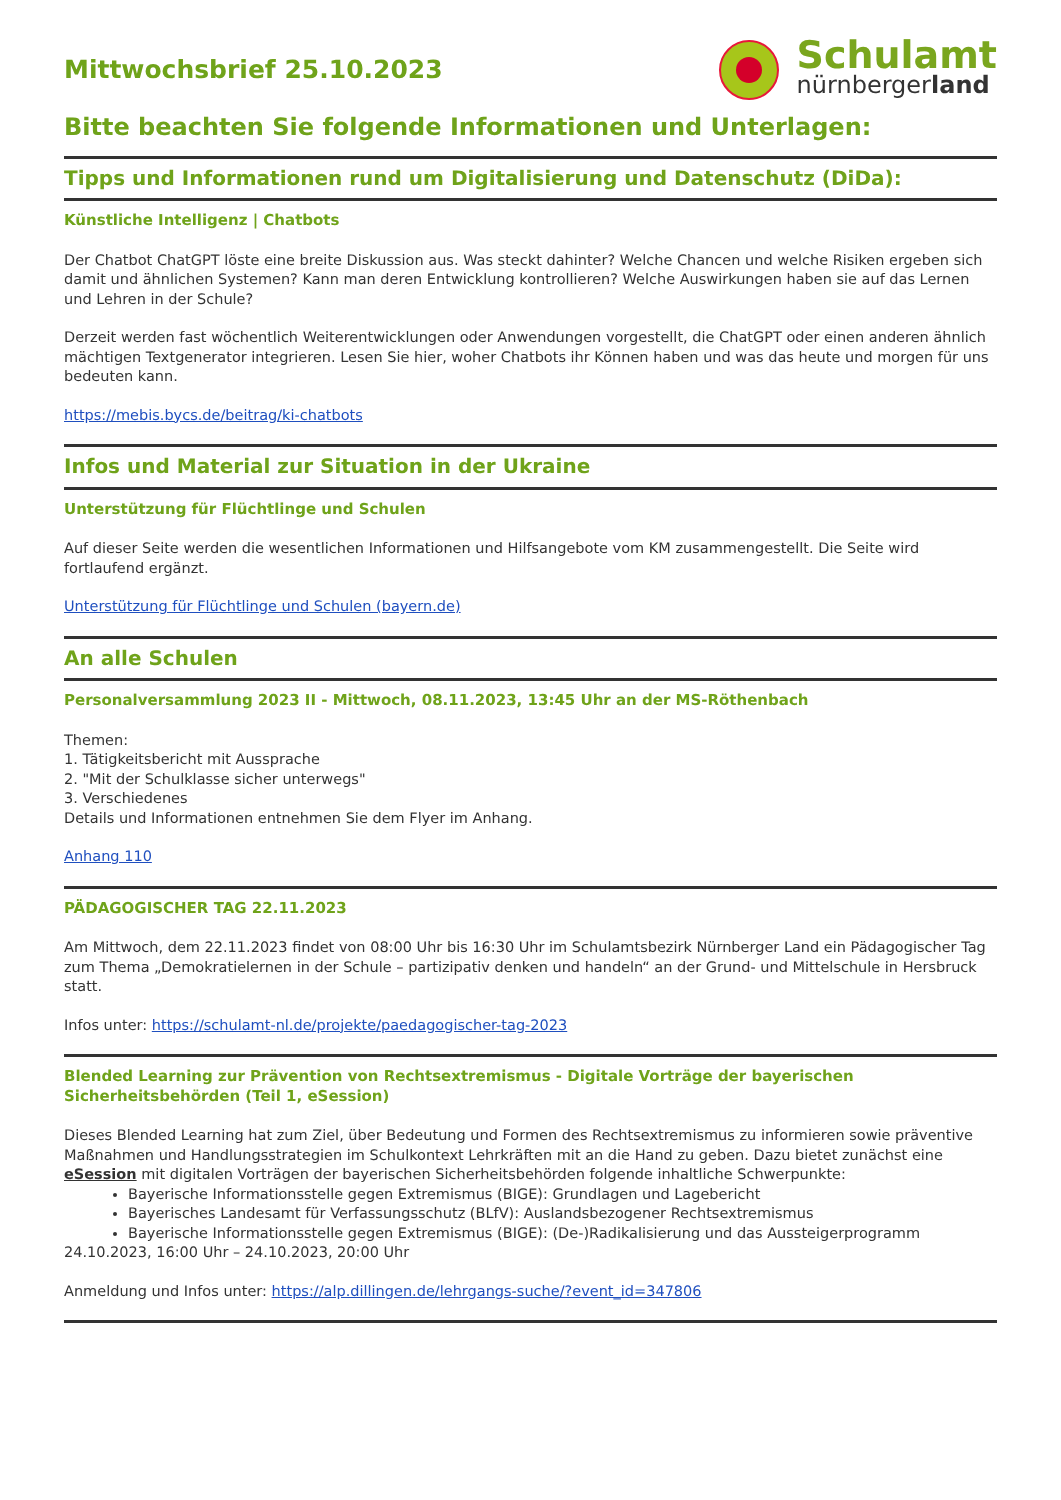Mittwochsbrief 25.10.2023
Schulamt
nürnbergerland
Bitte beachten Sie folgende Informationen und Unterlagen:
Tipps und Informationen rund um Digitalisierung und Datenschutz (DiDa):
Künstliche Intelligenz | Chatbots
Der Chatbot ChatGPT löste eine breite Diskussion aus. Was steckt dahinter? Welche Chancen und welche Risiken ergeben sich damit und ähnlichen Systemen? Kann man deren Entwicklung kontrollieren? Welche Auswirkungen haben sie auf das Lernen und Lehren in der Schule?
Derzeit werden fast wöchentlich Weiterentwicklungen oder Anwendungen vorgestellt, die ChatGPT oder einen anderen ähnlich mächtigen Textgenerator integrieren. Lesen Sie hier, woher Chatbots ihr Können haben und was das heute und morgen für uns bedeuten kann.
https://mebis.bycs.de/beitrag/ki-chatbots
Infos und Material zur Situation in der Ukraine
Unterstützung für Flüchtlinge und Schulen
Auf dieser Seite werden die wesentlichen Informationen und Hilfsangebote vom KM zusammengestellt. Die Seite wird fortlaufend ergänzt.
Unterstützung für Flüchtlinge und Schulen (bayern.de)
An alle Schulen
Personalversammlung 2023 II - Mittwoch, 08.11.2023, 13:45 Uhr an der MS-Röthenbach
Themen:
1. Tätigkeitsbericht mit Aussprache
2. "Mit der Schulklasse sicher unterwegs"
3. Verschiedenes
Details und Informationen entnehmen Sie dem Flyer im Anhang.
Anhang 110
PÄDAGOGISCHER TAG 22.11.2023
Am Mittwoch, dem 22.11.2023 findet von 08:00 Uhr bis 16:30 Uhr im Schulamtsbezirk Nürnberger Land ein Pädagogischer Tag zum Thema „Demokratielernen in der Schule – partizipativ denken und handeln“ an der Grund- und Mittelschule in Hersbruck statt.
Infos unter: https://schulamt-nl.de/projekte/paedagogischer-tag-2023
Blended Learning zur Prävention von Rechtsextremismus - Digitale Vorträge der bayerischen Sicherheitsbehörden (Teil 1, eSession)
Dieses Blended Learning hat zum Ziel, über Bedeutung und Formen des Rechtsextremismus zu informieren sowie präventive Maßnahmen und Handlungsstrategien im Schulkontext Lehrkräften mit an die Hand zu geben. Dazu bietet zunächst eine eSession mit digitalen Vorträgen der bayerischen Sicherheitsbehörden folgende inhaltliche Schwerpunkte:
Bayerische Informationsstelle gegen Extremismus (BIGE): Grundlagen und Lagebericht
Bayerisches Landesamt für Verfassungsschutz (BLfV): Auslandsbezogener Rechtsextremismus
Bayerische Informationsstelle gegen Extremismus (BIGE): (De-)Radikalisierung und das Aussteigerprogramm
24.10.2023, 16:00 Uhr – 24.10.2023, 20:00 Uhr
Anmeldung und Infos unter: https://alp.dillingen.de/lehrgangs-suche/?event_id=347806